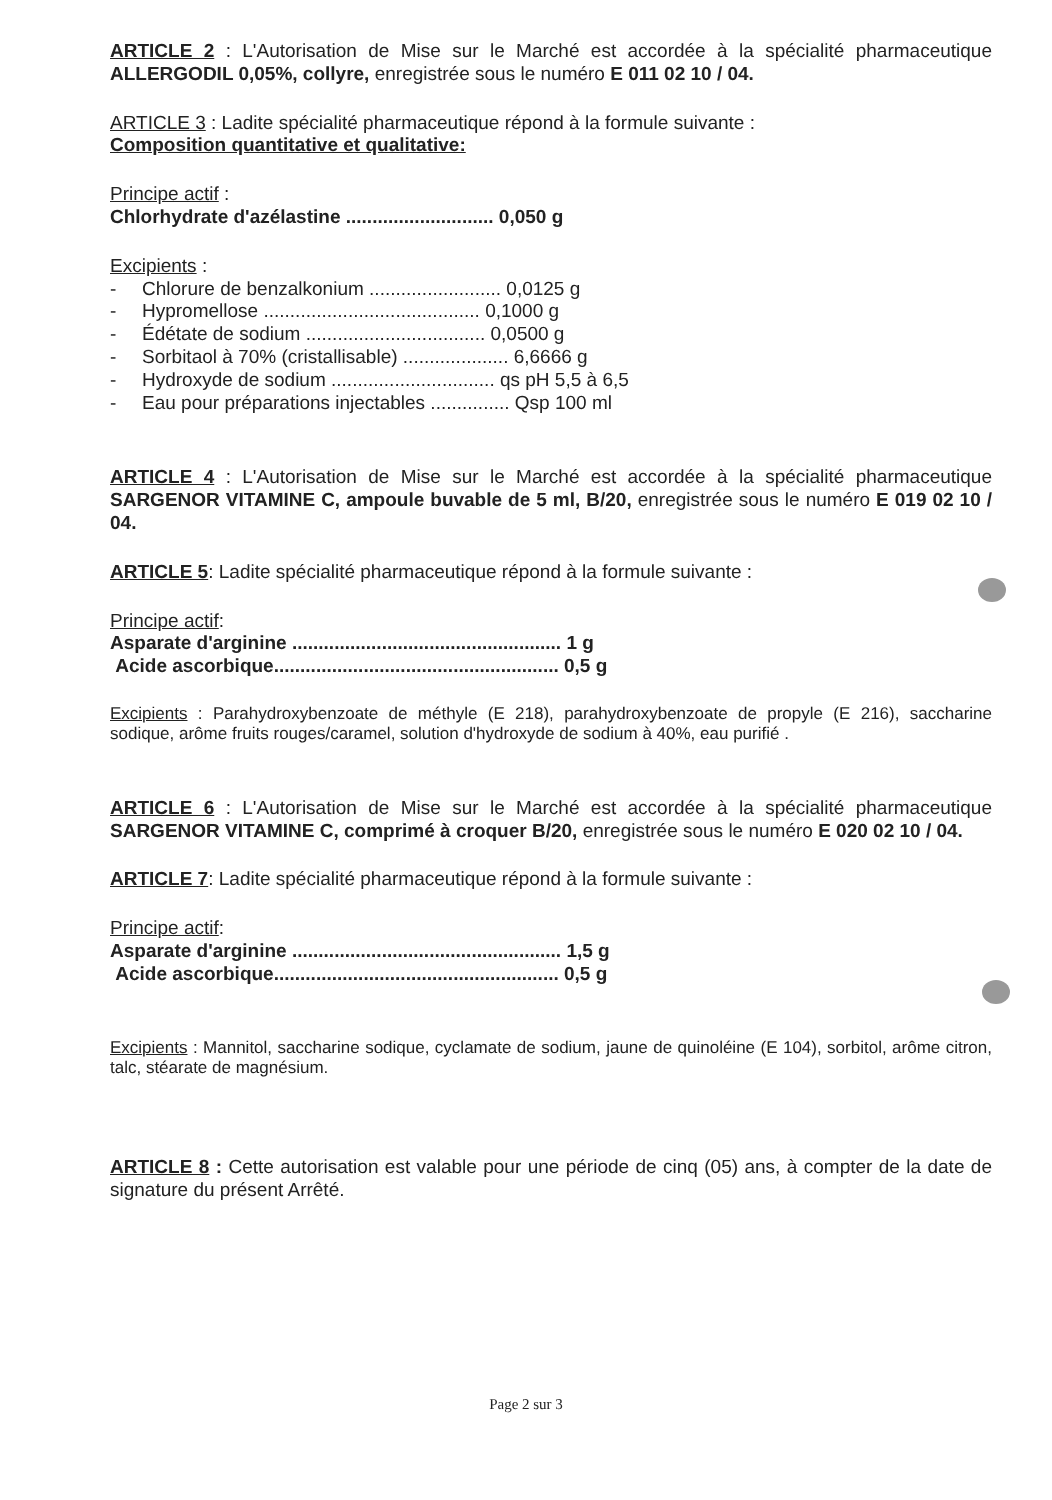ARTICLE 2 : L'Autorisation de Mise sur le Marché est accordée à la spécialité pharmaceutique ALLERGODIL 0,05%, collyre, enregistrée sous le numéro E 011 02 10 / 04.
ARTICLE 3 : Ladite spécialité pharmaceutique répond à la formule suivante :
Composition quantitative et qualitative:
Principe actif :
Chlorhydrate d'azélastine ............................ 0,050 g
Excipients :
- Chlorure de benzalkonium ......................... 0,0125 g
- Hypromellose ......................................... 0,1000 g
- Édétate de sodium .................................. 0,0500 g
- Sorbitaol à 70% (cristallisable) .................... 6,6666 g
- Hydroxyde de sodium ............................... qs pH 5,5 à 6,5
- Eau pour préparations injectables ............... Qsp 100 ml
ARTICLE 4 : L'Autorisation de Mise sur le Marché est accordée à la spécialité pharmaceutique SARGENOR VITAMINE C, ampoule buvable de 5 ml, B/20, enregistrée sous le numéro E 019 02 10 / 04.
ARTICLE 5: Ladite spécialité pharmaceutique répond à la formule suivante :
Principe actif:
Asparate d'arginine ................................................... 1 g
Acide ascorbique...................................................... 0,5 g
Excipients : Parahydroxybenzoate de méthyle (E 218), parahydroxybenzoate de propyle (E 216), saccharine sodique, arôme fruits rouges/caramel, solution d'hydroxyde de sodium à 40%, eau purifié .
ARTICLE 6 : L'Autorisation de Mise sur le Marché est accordée à la spécialité pharmaceutique SARGENOR VITAMINE C, comprimé à croquer B/20, enregistrée sous le numéro E 020 02 10 / 04.
ARTICLE 7: Ladite spécialité pharmaceutique répond à la formule suivante :
Principe actif:
Asparate d'arginine ................................................... 1,5 g
Acide ascorbique...................................................... 0,5 g
Excipients : Mannitol, saccharine sodique, cyclamate de sodium, jaune de quinoléine (E 104), sorbitol, arôme citron, talc, stéarate de magnésium.
ARTICLE 8 : Cette autorisation est valable pour une période de cinq (05) ans, à compter de la date de signature du présent Arrêté.
Page 2 sur 3